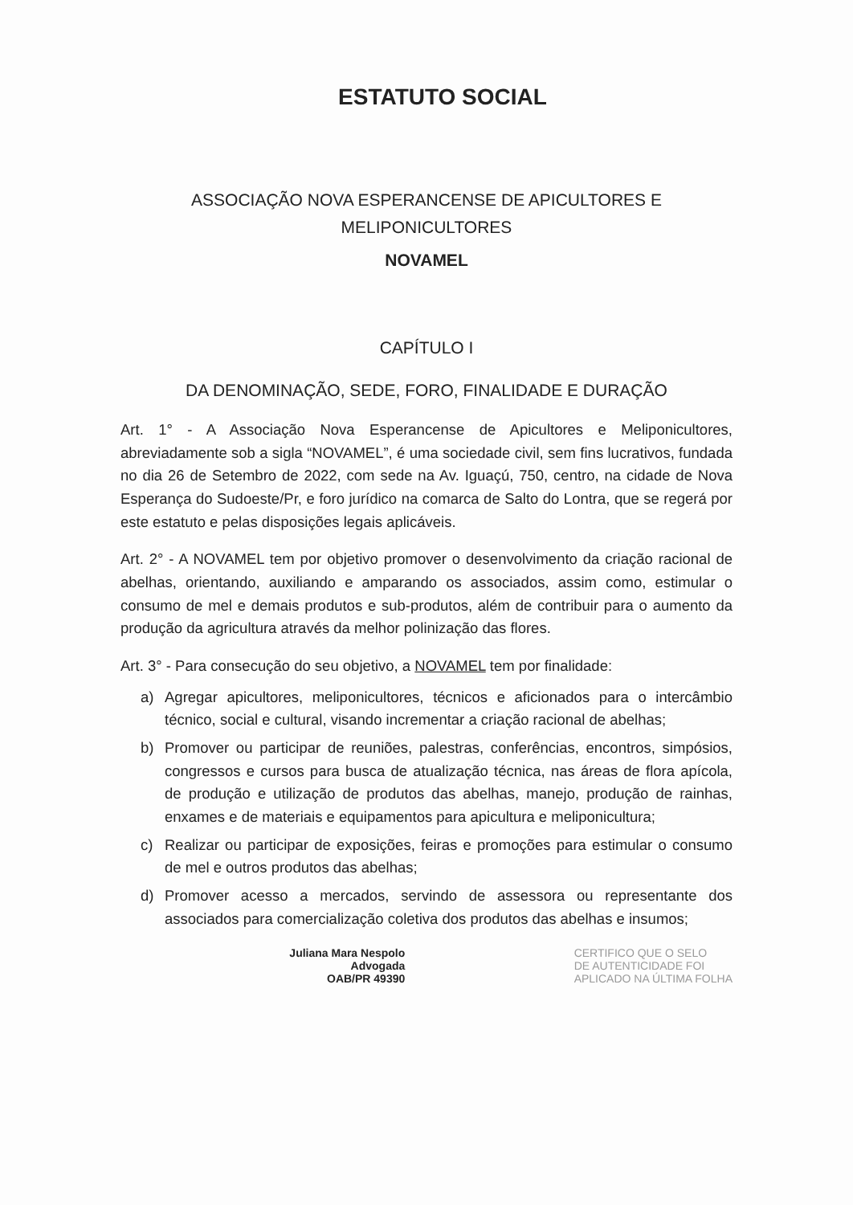ESTATUTO SOCIAL
ASSOCIAÇÃO NOVA ESPERANCENSE DE APICULTORES E
MELIPONICULTORES
NOVAMEL
CAPÍTULO I
DA DENOMINAÇÃO, SEDE, FORO, FINALIDADE E DURAÇÃO
Art. 1° - A Associação Nova Esperancense de Apicultores e Meliponicultores, abreviadamente sob a sigla “NOVAMEL”, é uma sociedade civil, sem fins lucrativos, fundada no dia 26 de Setembro de 2022, com sede na Av. Iguaçú, 750, centro, na cidade de Nova Esperança do Sudoeste/Pr, e foro jurídico na comarca de Salto do Lontra, que se regerá por este estatuto e pelas disposições legais aplicáveis.
Art. 2° - A NOVAMEL tem por objetivo promover o desenvolvimento da criação racional de abelhas, orientando, auxiliando e amparando os associados, assim como, estimular o consumo de mel e demais produtos e sub-produtos, além de contribuir para o aumento da produção da agricultura através da melhor polinização das flores.
Art. 3° - Para consecução do seu objetivo, a NOVAMEL tem por finalidade:
a) Agregar apicultores, meliponicultores, técnicos e aficionados para o intercâmbio técnico, social e cultural, visando incrementar a criação racional de abelhas;
b) Promover ou participar de reuniões, palestras, conferências, encontros, simpósios, congressos e cursos para busca de atualização técnica, nas áreas de flora apícola, de produção e utilização de produtos das abelhas, manejo, produção de rainhas, enxames e de materiais e equipamentos para apicultura e meliponicultura;
c) Realizar ou participar de exposições, feiras e promoções para estimular o consumo de mel e outros produtos das abelhas;
d) Promover acesso a mercados, servindo de assessora ou representante dos associados para comercialização coletiva dos produtos das abelhas e insumos;
Juliana Mara Nespolo
Advogada
OAB/PR 49390
CERTIFICO QUE O SELO
DE AUTENTICIDADE FOI
APLICADO NA ÚLTIMA FOLHA